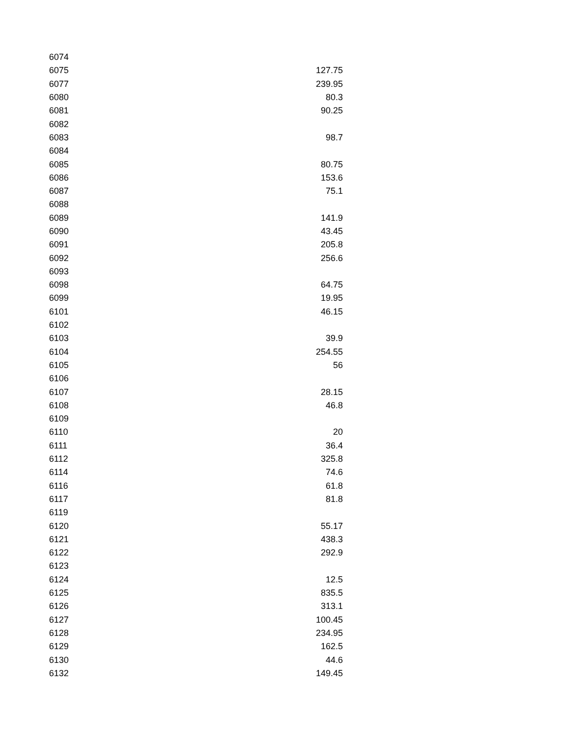| 6074 | |
| 6075 | 127.75 |
| 6077 | 239.95 |
| 6080 | 80.3 |
| 6081 | 90.25 |
| 6082 | |
| 6083 | 98.7 |
| 6084 | |
| 6085 | 80.75 |
| 6086 | 153.6 |
| 6087 | 75.1 |
| 6088 | |
| 6089 | 141.9 |
| 6090 | 43.45 |
| 6091 | 205.8 |
| 6092 | 256.6 |
| 6093 | |
| 6098 | 64.75 |
| 6099 | 19.95 |
| 6101 | 46.15 |
| 6102 | |
| 6103 | 39.9 |
| 6104 | 254.55 |
| 6105 | 56 |
| 6106 | |
| 6107 | 28.15 |
| 6108 | 46.8 |
| 6109 | |
| 6110 | 20 |
| 6111 | 36.4 |
| 6112 | 325.8 |
| 6114 | 74.6 |
| 6116 | 61.8 |
| 6117 | 81.8 |
| 6119 | |
| 6120 | 55.17 |
| 6121 | 438.3 |
| 6122 | 292.9 |
| 6123 | |
| 6124 | 12.5 |
| 6125 | 835.5 |
| 6126 | 313.1 |
| 6127 | 100.45 |
| 6128 | 234.95 |
| 6129 | 162.5 |
| 6130 | 44.6 |
| 6132 | 149.45 |